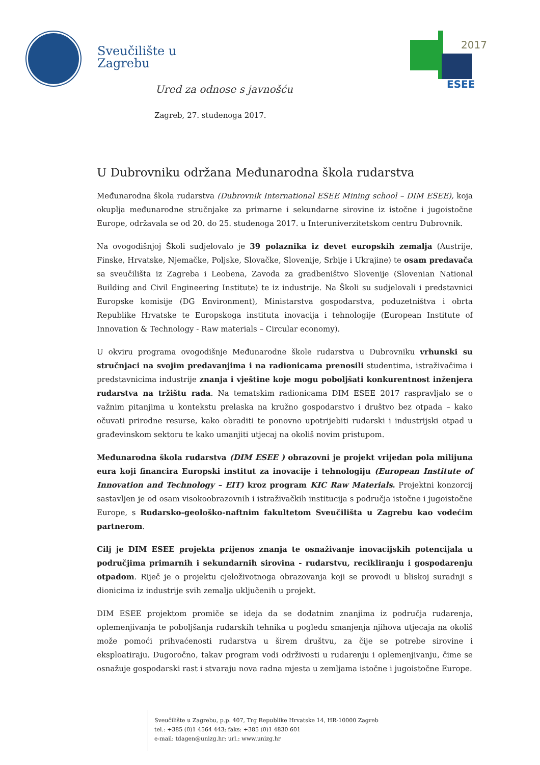Sveučilište u
Zagrebu
2017
ESEE
Ured za odnose s javnošću
Zagreb, 27. studenoga 2017.
U Dubrovniku održana Međunarodna škola rudarstva
Međunarodna škola rudarstva (Dubrovnik International ESEE Mining school – DIM ESEE), koja okuplja međunarodne stručnjake za primarne i sekundarne sirovine iz istočne i jugoistočne Europe, održavala se od 20. do 25. studenoga 2017. u Interuniverzitetskom centru Dubrovnik.
Na ovogodišnjoj Školi sudjelovalo je 39 polaznika iz devet europskih zemalja (Austrije, Finske, Hrvatske, Njemačke, Poljske, Slovačke, Slovenije, Srbije i Ukrajine) te osam predavača sa sveučilišta iz Zagreba i Leobena, Zavoda za gradbeništvo Slovenije (Slovenian National Building and Civil Engineering Institute) te iz industrije. Na Školi su sudjelovali i predstavnici Europske komisije (DG Environment), Ministarstva gospodarstva, poduzetništva i obrta Republike Hrvatske te Europskoga instituta inovacija i tehnologije (European Institute of Innovation & Technology - Raw materials – Circular economy).
U okviru programa ovogodišnje Međunarodne škole rudarstva u Dubrovniku vrhunski su stručnjaci na svojim predavanjima i na radionicama prenosili studentima, istraživačima i predstavnicima industrije znanja i vještine koje mogu poboljšati konkurentnost inženjera rudarstva na tržištu rada. Na tematskim radionicama DIM ESEE 2017 raspravljalo se o važnim pitanjima u kontekstu prelaska na kružno gospodarstvo i društvo bez otpada – kako očuvati prirodne resurse, kako obraditi te ponovno upotrijebiti rudarski i industrijski otpad u građevinskom sektoru te kako umanjiti utjecaj na okoliš novim pristupom.
Međunarodna škola rudarstva (DIM ESEE ) obrazovni je projekt vrijedan pola milijuna eura koji financira Europski institut za inovacije i tehnologiju (European Institute of Innovation and Technology – EIT) kroz program KIC Raw Materials. Projektni konzorcij sastavljen je od osam visokoobrazovnih i istraživačkih institucija s područja istočne i jugoistočne Europe, s Rudarsko-geološko-naftnim fakultetom Sveučilišta u Zagrebu kao vodećim partnerom.
Cilj je DIM ESEE projekta prijenos znanja te osnaživanje inovacijskih potencijala u područjima primarnih i sekundarnih sirovina - rudarstvu, recikliranju i gospodarenju otpadom. Riječ je o projektu cjeloživotnoga obrazovanja koji se provodi u bliskoj suradnji s dionicima iz industrije svih zemalja uključenih u projekt.
DIM ESEE projektom promiče se ideja da se dodatnim znanjima iz područja rudarenja, oplemenjivanja te poboljšanja rudarskih tehnika u pogledu smanjenja njihova utjecaja na okoliš može pomoći prihvaćenosti rudarstva u širem društvu, za čije se potrebe sirovine i eksploatiraju. Dugoročno, takav program vodi održivosti u rudarenju i oplemenjivanju, čime se osnažuje gospodarski rast i stvaraju nova radna mjesta u zemljama istočne i jugoistočne Europe.
Sveučilište u Zagrebu, p.p. 407, Trg Republike Hrvatske 14, HR-10000 Zagreb
tel.: +385 (0)1 4564 443; faks: +385 (0)1 4830 601
e-mail: tdagen@unizg.hr; url.: www.unizg.hr